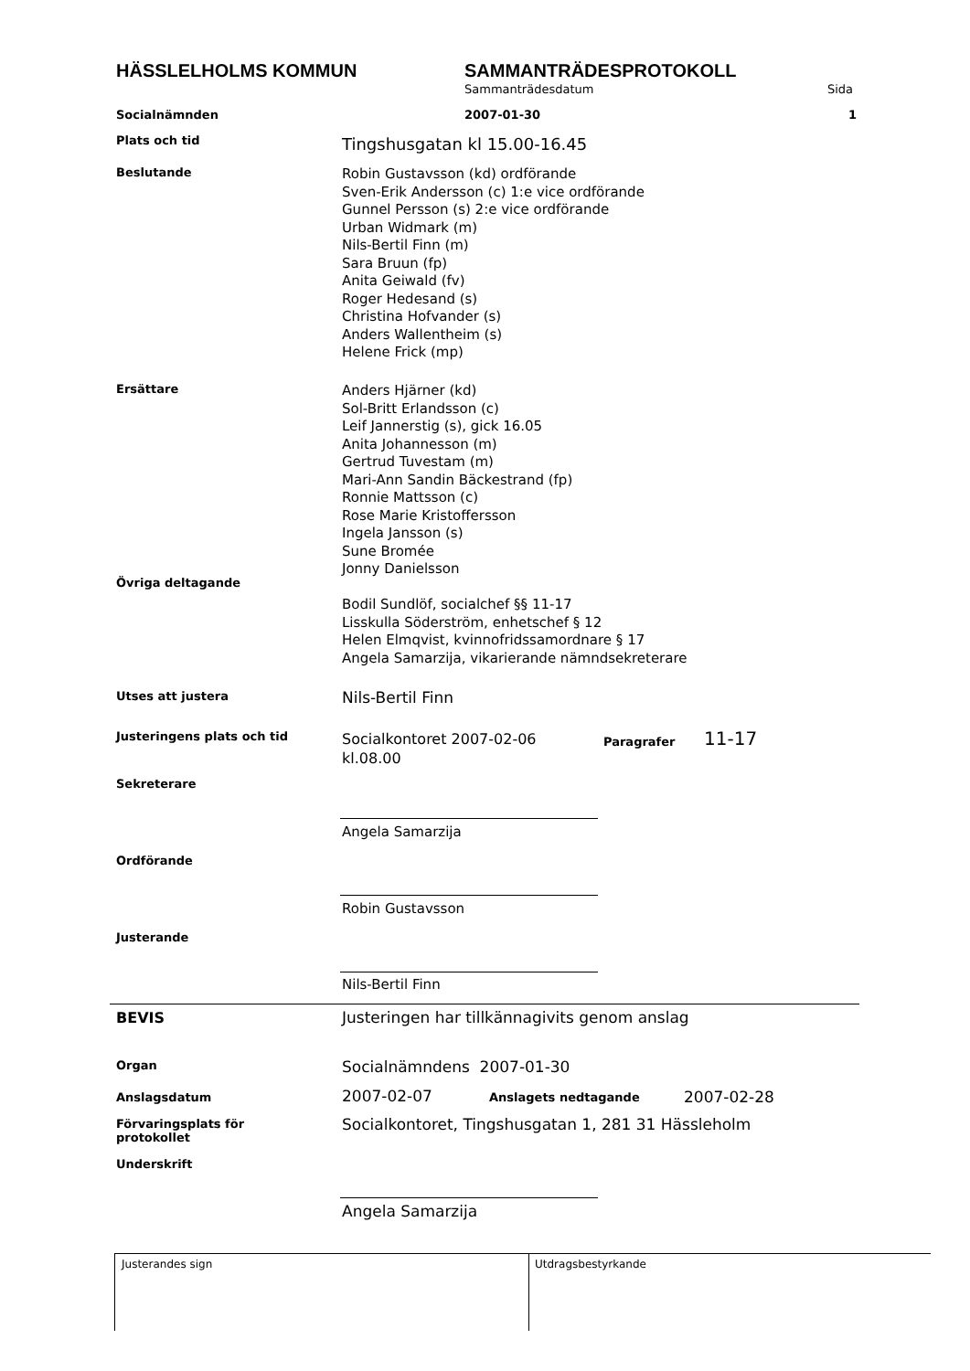HÄSSLELHOLMS KOMMUN SAMMANTRÄDESPROTOKOLL
Sammanträdesdatum Sida
Socialnämnden 2007-01-30 1
Plats och tid Tingshusgatan kl 15.00-16.45
Beslutande
Robin Gustavsson (kd) ordförande
Sven-Erik Andersson (c) 1:e vice ordförande
Gunnel Persson (s) 2:e vice ordförande
Urban Widmark (m)
Nils-Bertil Finn (m)
Sara Bruun (fp)
Anita Geiwald (fv)
Roger Hedesand (s)
Christina Hofvander (s)
Anders Wallentheim (s)
Helene Frick (mp)
Ersättare
Anders Hjärner (kd)
Sol-Britt Erlandsson (c)
Leif Jannerstig (s), gick 16.05
Anita Johannesson (m)
Gertrud Tuvestam (m)
Mari-Ann Sandin Bäckestrand (fp)
Ronnie Mattsson (c)
Rose Marie Kristoffersson
Ingela Jansson (s)
Sune Bromée
Jonny Danielsson
Övriga deltagande
Bodil Sundlöf, socialchef §§ 11-17
Lisskulla Söderström, enhetschef § 12
Helen Elmqvist, kvinnofridssamordnare § 17
Angela Samarzija, vikarierande nämndsekreterare
Utses att justera Nils-Bertil Finn
Justeringens plats och tid
Socialkontoret 2007-02-06
kl.08.00
Paragrafer 11-17
Sekreterare
Angela Samarzija
Ordförande
Robin Gustavsson
Justerande
Nils-Bertil Finn
BEVIS
Justeringen har tillkännagivits genom anslag
Organ Socialnämndens 2007-01-30
Anslagsdatum 2007-02-07 Anslagets nedtagande 2007-02-28
Förvaringsplats för
protokollet
Socialkontoret, Tingshusgatan 1, 281 31 Hässleholm
Underskrift
Angela Samarzija
Justerandes sign Utdragsbestyrkande